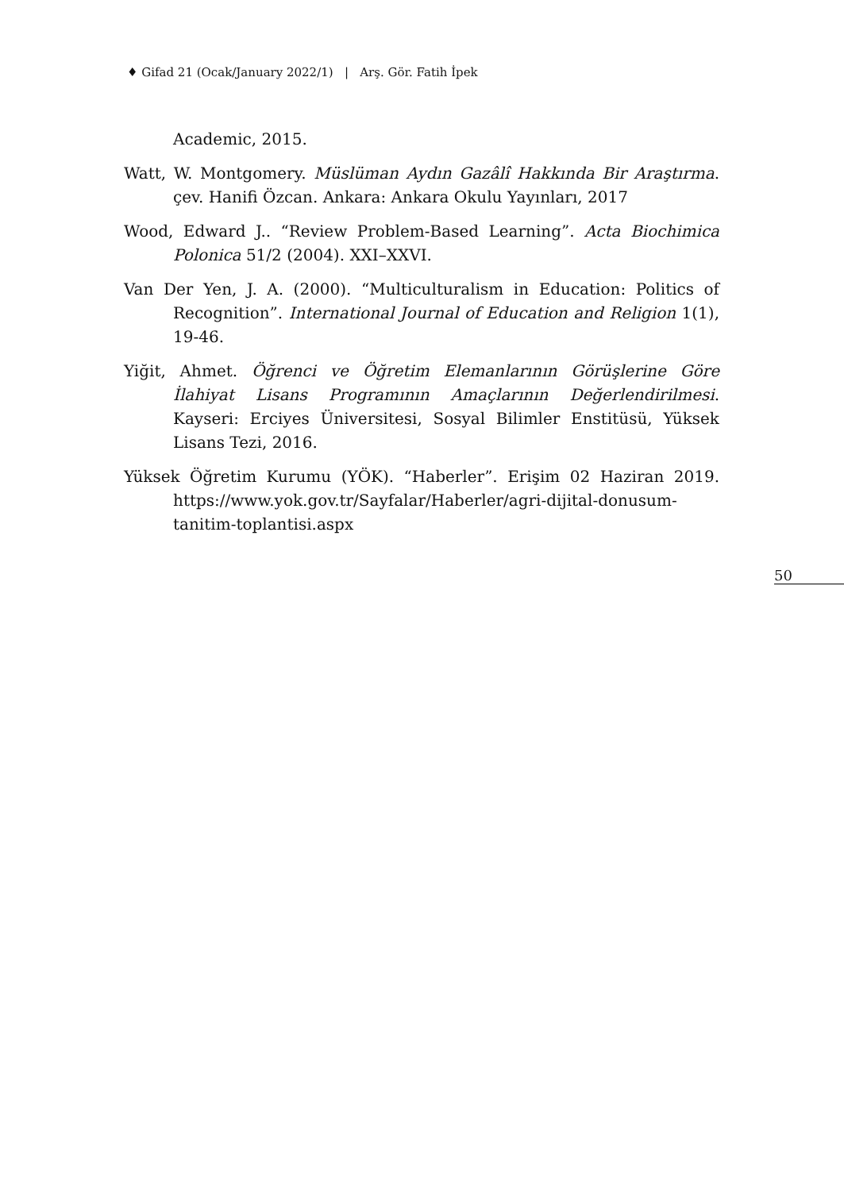♦ Gifad 21 (Ocak/January 2022/1) | Arş. Gör. Fatih İpek
Academic, 2015.
Watt, W. Montgomery. Müslüman Aydın Gazâlî Hakkında Bir Araştırma. çev. Hanifi Özcan. Ankara: Ankara Okulu Yayınları, 2017
Wood, Edward J.. “Review Problem-Based Learning”. Acta Biochimica Polonica 51/2 (2004). XXI–XXVI.
Van Der Yen, J. A. (2000). “Multiculturalism in Education: Politics of Recognition”. International Journal of Education and Religion 1(1), 19-46.
Yiğit, Ahmet. Öğrenci ve Öğretim Elemanlarının Görüşlerine Göre İlahiyat Lisans Programının Amaçlarının Değerlendirilmesi. Kayseri: Erciyes Üniversitesi, Sosyal Bilimler Enstitüsü, Yüksek Lisans Tezi, 2016.
Yüksek Öğretim Kurumu (YÖK). “Haberler”. Erişim 02 Haziran 2019. https://www.yok.gov.tr/Sayfalar/Haberler/agri-dijital-donusum-tanitim-toplantisi.aspx
50